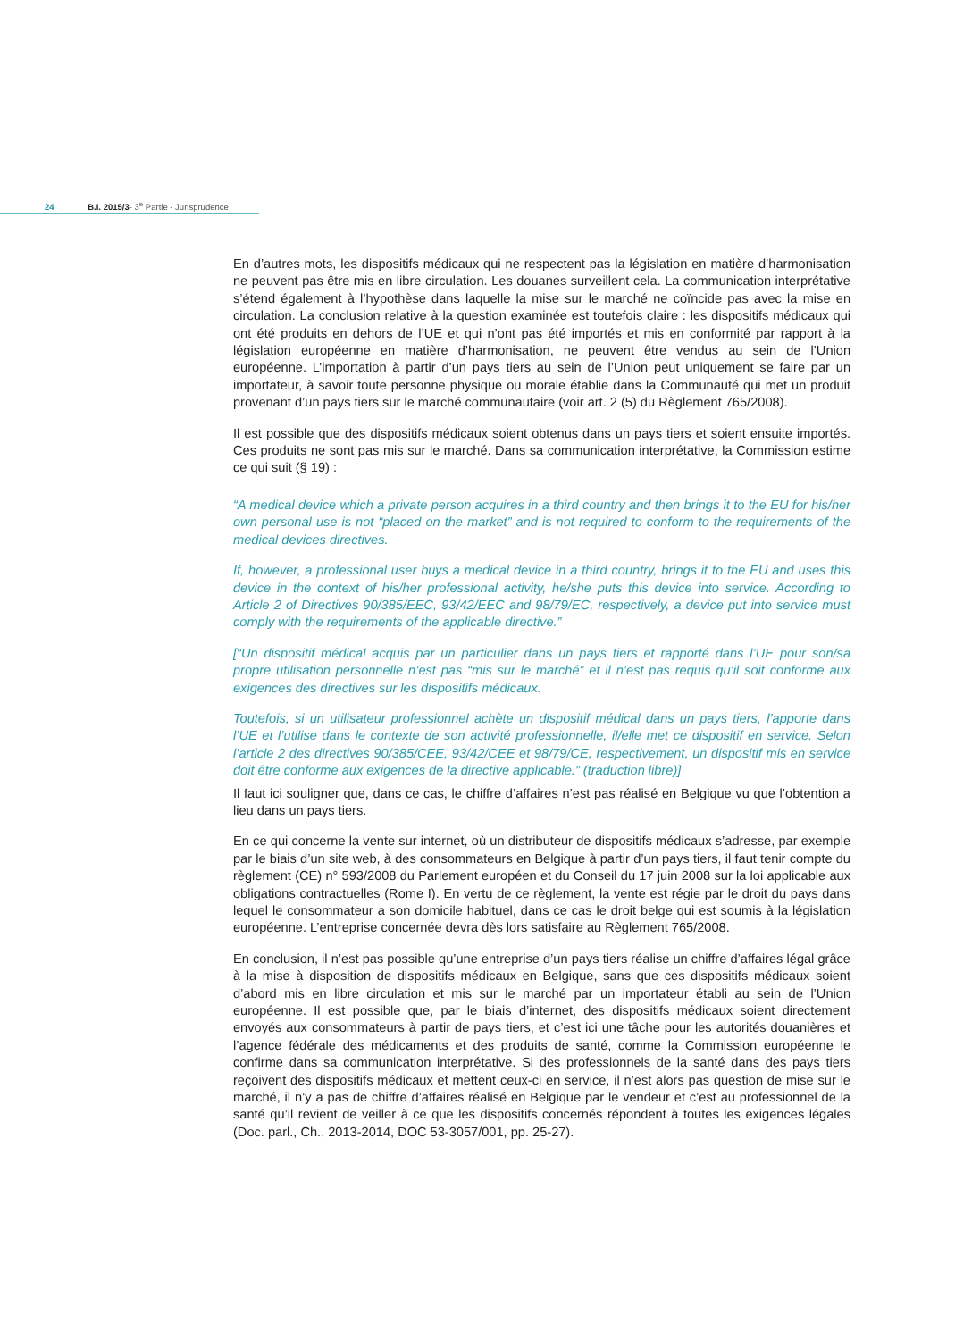24 B.I. 2015/3- 3<sup>e</sup> Partie - Jurisprudence
En d’autres mots, les dispositifs médicaux qui ne respectent pas la législation en matière d’harmonisation ne peuvent pas être mis en libre circulation. Les douanes surveillent cela. La communication interprétative s’étend également à l’hypothèse dans laquelle la mise sur le marché ne coïncide pas avec la mise en circulation. La conclusion relative à la question examinée est toutefois claire : les dispositifs médicaux qui ont été produits en dehors de l’UE et qui n’ont pas été importés et mis en conformité par rapport à la législation européenne en matière d’harmonisation, ne peuvent être vendus au sein de l’Union européenne. L’importation à partir d’un pays tiers au sein de l’Union peut uniquement se faire par un importateur, à savoir toute personne physique ou morale établie dans la Communauté qui met un produit provenant d’un pays tiers sur le marché communautaire (voir art. 2 (5) du Règlement 765/2008).
Il est possible que des dispositifs médicaux soient obtenus dans un pays tiers et soient ensuite importés. Ces produits ne sont pas mis sur le marché. Dans sa communication interprétative, la Commission estime ce qui suit (§ 19) :
“A medical device which a private person acquires in a third country and then brings it to the EU for his/her own personal use is not “placed on the market” and is not required to conform to the requirements of the medical devices directives.
If, however, a professional user buys a medical device in a third country, brings it to the EU and uses this device in the context of his/her professional activity, he/she puts this device into service. According to Article 2 of Directives 90/385/EEC, 93/42/EEC and 98/79/EC, respectively, a device put into service must comply with the requirements of the applicable directive.”
[“Un dispositif médical acquis par un particulier dans un pays tiers et rapporté dans l’UE pour son/sa propre utilisation personnelle n’est pas “mis sur le marché” et il n’est pas requis qu’il soit conforme aux exigences des directives sur les dispositifs médicaux.
Toutefois, si un utilisateur professionnel achète un dispositif médical dans un pays tiers, l’apporte dans l’UE et l’utilise dans le contexte de son activité professionnelle, il/elle met ce dispositif en service. Selon l’article 2 des directives 90/385/CEE, 93/42/CEE et 98/79/CE, respectivement, un dispositif mis en service doit être conforme aux exigences de la directive applicable.” (traduction libre)]
Il faut ici souligner que, dans ce cas, le chiffre d’affaires n’est pas réalisé en Belgique vu que l’obtention a lieu dans un pays tiers.
En ce qui concerne la vente sur internet, où un distributeur de dispositifs médicaux s’adresse, par exemple par le biais d’un site web, à des consommateurs en Belgique à partir d’un pays tiers, il faut tenir compte du règlement (CE) n° 593/2008 du Parlement européen et du Conseil du 17 juin 2008 sur la loi applicable aux obligations contractuelles (Rome I). En vertu de ce règlement, la vente est régie par le droit du pays dans lequel le consommateur a son domicile habituel, dans ce cas le droit belge qui est soumis à la législation européenne. L’entreprise concernée devra dès lors satisfaire au Règlement 765/2008.
En conclusion, il n’est pas possible qu’une entreprise d’un pays tiers réalise un chiffre d’affaires légal grâce à la mise à disposition de dispositifs médicaux en Belgique, sans que ces dispositifs médicaux soient d’abord mis en libre circulation et mis sur le marché par un importateur établi au sein de l’Union européenne. Il est possible que, par le biais d’internet, des dispositifs médicaux soient directement envoyés aux consommateurs à partir de pays tiers, et c’est ici une tâche pour les autorités douanières et l’agence fédérale des médicaments et des produits de santé, comme la Commission européenne le confirme dans sa communication interprétative. Si des professionnels de la santé dans des pays tiers reçoivent des dispositifs médicaux et mettent ceux-ci en service, il n’est alors pas question de mise sur le marché, il n’y a pas de chiffre d’affaires réalisé en Belgique par le vendeur et c’est au professionnel de la santé qu’il revient de veiller à ce que les dispositifs concernés répondent à toutes les exigences légales (Doc. parl., Ch., 2013-2014, DOC 53-3057/001, pp. 25-27).